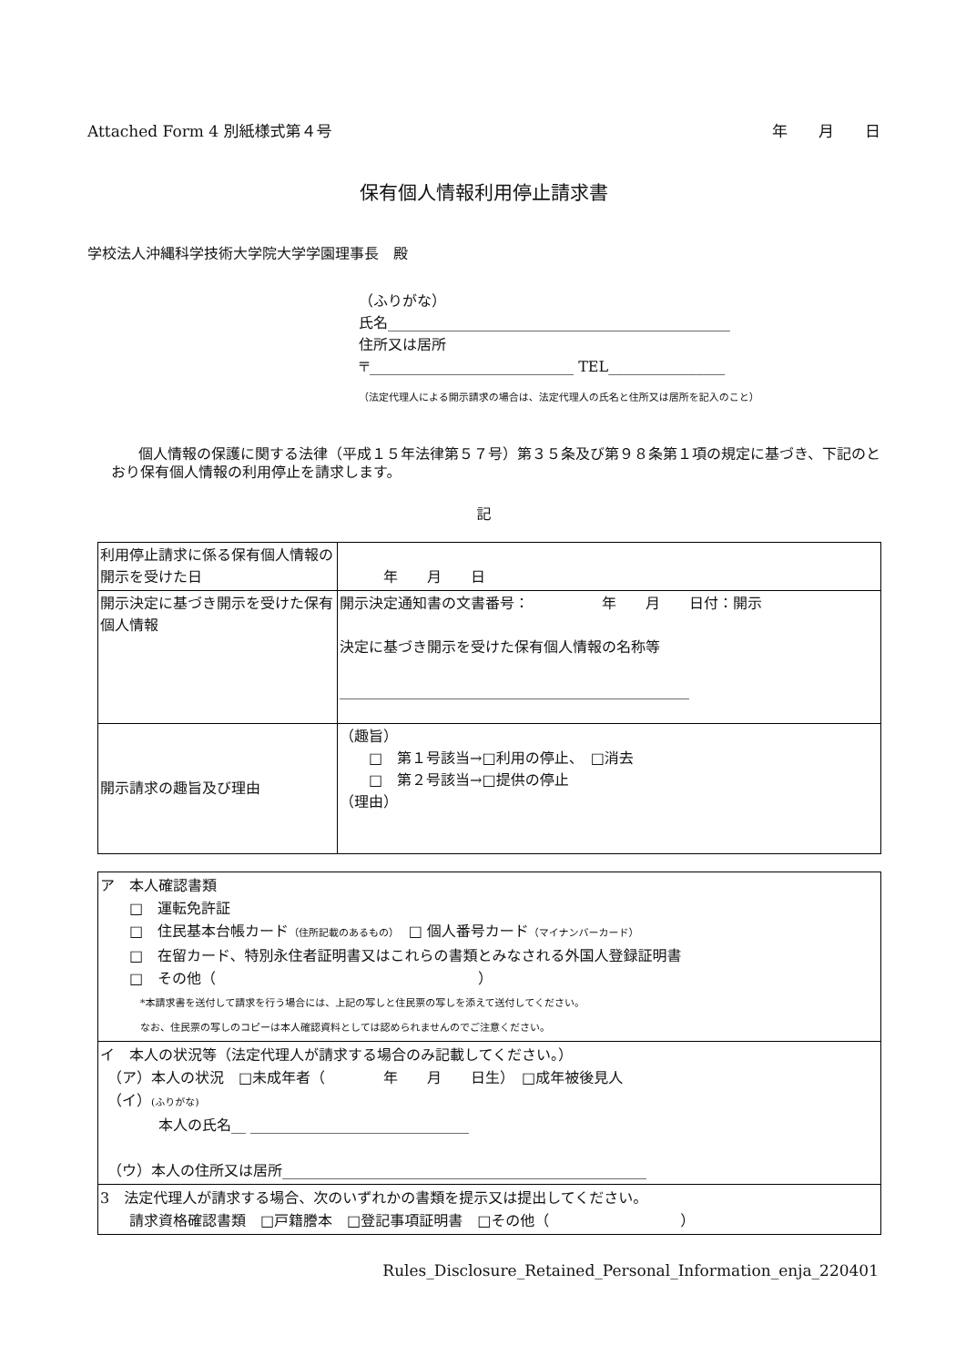Attached Form 4 別紙様式第４号 年　　月　　日
保有個人情報利用停止請求書
学校法人沖縄科学技術大学院大学学園理事長　殿
（ふりがな）
氏名_______________________________________________
住所又は居所
〒____________________________ TEL________________
（法定代理人による開示請求の場合は、法定代理人の氏名と住所又は居所を記入のこと）
個人情報の保護に関する法律（平成１５年法律第５７号）第３５条及び第９８条第１項の規定に基づき、下記のとおり保有個人情報の利用停止を請求します。
記
| 利用停止請求に係る保有個人情報の開示を受けた日 | 年 月 日 |
| 開示決定に基づき開示を受けた保有個人情報 | 開示決定通知書の文書番号： 年 月 日付：開示 決定に基づき開示を受けた保有個人情報の名称等 ________________________________________________ |
| 開示請求の趣旨及び理由 | （趣旨） □ 第１号該当→□利用の停止、 □消去 □ 第２号該当→□提供の停止 （理由） |
| ア 本人確認書類 □ 運転免許証 □ 住民基本台帳カード （住所記載のあるもの） □ 個人番号カード （マイナンバーカード） □ 在留カード、特別永住者証明書又はこれらの書類とみなされる外国人登録証明書 □ その他（ ） *本請求書を送付して請求を行う場合には、上記の写しと住民票の写しを添えて送付してください。 なお、住民票の写しのコピーは本人確認資料としては認められませんのでご注意ください。 |
| イ 本人の状況等（法定代理人が請求する場合のみ記載してください。） （ア）本人の状況 □未成年者（ 年 月 日生） □成年被後見人 （イ） (ふりがな) 本人の氏名__ ______________________________ （ウ）本人の住所又は居所__________________________________________________ |
| 3 法定代理人が請求する場合、次のいずれかの書類を提示又は提出してください。 請求資格確認書類 □戸籍謄本 □登記事項証明書 □その他（ ） |
Rules_Disclosure_Retained_Personal_Information_enja_220401